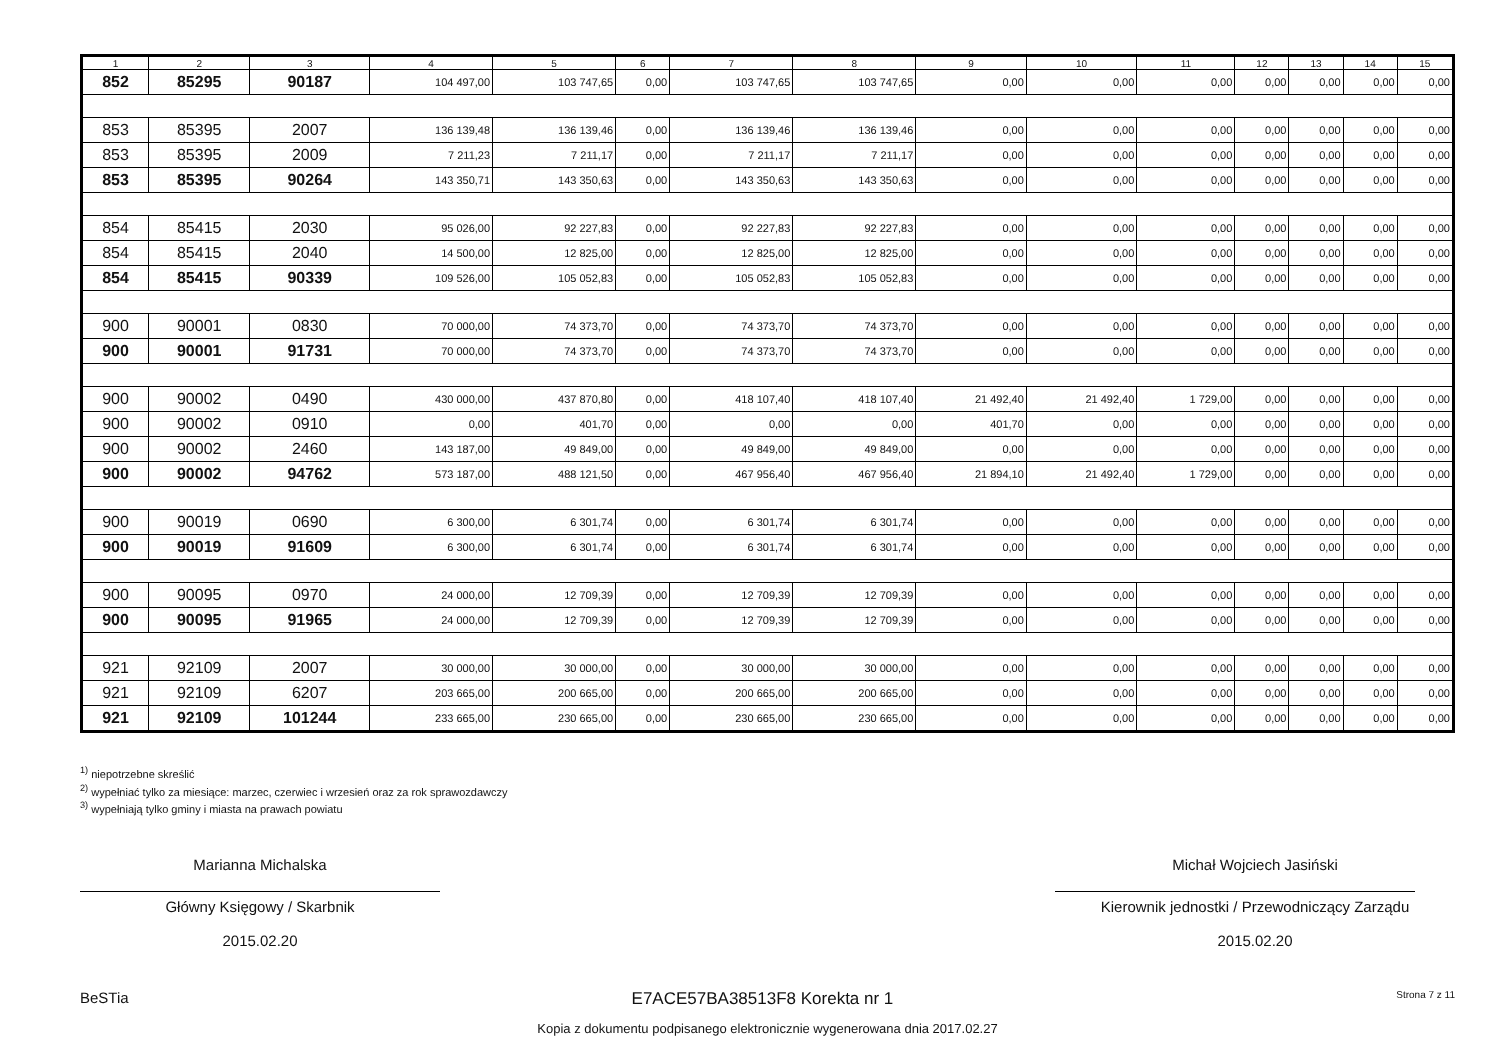| 1 | 2 | 3 | 4 | 5 | 6 | 7 | 8 | 9 | 10 | 11 | 12 | 13 | 14 | 15 |
| --- | --- | --- | --- | --- | --- | --- | --- | --- | --- | --- | --- | --- | --- | --- |
| 852 | 85295 | 90187 | 104 497,00 | 103 747,65 | 0,00 | 103 747,65 | 103 747,65 | 0,00 | 0,00 | 0,00 | 0,00 | 0,00 | 0,00 | 0,00 |
| 853 | 85395 | 2007 | 136 139,48 | 136 139,46 | 0,00 | 136 139,46 | 136 139,46 | 0,00 | 0,00 | 0,00 | 0,00 | 0,00 | 0,00 | 0,00 |
| 853 | 85395 | 2009 | 7 211,23 | 7 211,17 | 0,00 | 7 211,17 | 7 211,17 | 0,00 | 0,00 | 0,00 | 0,00 | 0,00 | 0,00 | 0,00 |
| 853 | 85395 | 90264 | 143 350,71 | 143 350,63 | 0,00 | 143 350,63 | 143 350,63 | 0,00 | 0,00 | 0,00 | 0,00 | 0,00 | 0,00 | 0,00 |
| 854 | 85415 | 2030 | 95 026,00 | 92 227,83 | 0,00 | 92 227,83 | 92 227,83 | 0,00 | 0,00 | 0,00 | 0,00 | 0,00 | 0,00 | 0,00 |
| 854 | 85415 | 2040 | 14 500,00 | 12 825,00 | 0,00 | 12 825,00 | 12 825,00 | 0,00 | 0,00 | 0,00 | 0,00 | 0,00 | 0,00 | 0,00 |
| 854 | 85415 | 90339 | 109 526,00 | 105 052,83 | 0,00 | 105 052,83 | 105 052,83 | 0,00 | 0,00 | 0,00 | 0,00 | 0,00 | 0,00 | 0,00 |
| 900 | 90001 | 0830 | 70 000,00 | 74 373,70 | 0,00 | 74 373,70 | 74 373,70 | 0,00 | 0,00 | 0,00 | 0,00 | 0,00 | 0,00 | 0,00 |
| 900 | 90001 | 91731 | 70 000,00 | 74 373,70 | 0,00 | 74 373,70 | 74 373,70 | 0,00 | 0,00 | 0,00 | 0,00 | 0,00 | 0,00 | 0,00 |
| 900 | 90002 | 0490 | 430 000,00 | 437 870,80 | 0,00 | 418 107,40 | 418 107,40 | 21 492,40 | 21 492,40 | 1 729,00 | 0,00 | 0,00 | 0,00 | 0,00 |
| 900 | 90002 | 0910 | 0,00 | 401,70 | 0,00 | 0,00 | 0,00 | 401,70 | 0,00 | 0,00 | 0,00 | 0,00 | 0,00 | 0,00 |
| 900 | 90002 | 2460 | 143 187,00 | 49 849,00 | 0,00 | 49 849,00 | 49 849,00 | 0,00 | 0,00 | 0,00 | 0,00 | 0,00 | 0,00 | 0,00 |
| 900 | 90002 | 94762 | 573 187,00 | 488 121,50 | 0,00 | 467 956,40 | 467 956,40 | 21 894,10 | 21 492,40 | 1 729,00 | 0,00 | 0,00 | 0,00 | 0,00 |
| 900 | 90019 | 0690 | 6 300,00 | 6 301,74 | 0,00 | 6 301,74 | 6 301,74 | 0,00 | 0,00 | 0,00 | 0,00 | 0,00 | 0,00 | 0,00 |
| 900 | 90019 | 91609 | 6 300,00 | 6 301,74 | 0,00 | 6 301,74 | 6 301,74 | 0,00 | 0,00 | 0,00 | 0,00 | 0,00 | 0,00 | 0,00 |
| 900 | 90095 | 0970 | 24 000,00 | 12 709,39 | 0,00 | 12 709,39 | 12 709,39 | 0,00 | 0,00 | 0,00 | 0,00 | 0,00 | 0,00 | 0,00 |
| 900 | 90095 | 91965 | 24 000,00 | 12 709,39 | 0,00 | 12 709,39 | 12 709,39 | 0,00 | 0,00 | 0,00 | 0,00 | 0,00 | 0,00 | 0,00 |
| 921 | 92109 | 2007 | 30 000,00 | 30 000,00 | 0,00 | 30 000,00 | 30 000,00 | 0,00 | 0,00 | 0,00 | 0,00 | 0,00 | 0,00 | 0,00 |
| 921 | 92109 | 6207 | 203 665,00 | 200 665,00 | 0,00 | 200 665,00 | 200 665,00 | 0,00 | 0,00 | 0,00 | 0,00 | 0,00 | 0,00 | 0,00 |
| 921 | 92109 | 101244 | 233 665,00 | 230 665,00 | 0,00 | 230 665,00 | 230 665,00 | 0,00 | 0,00 | 0,00 | 0,00 | 0,00 | 0,00 | 0,00 |
<sup>1)</sup> niepotrzebne skreślić
<sup>2)</sup> wypełniać tylko za miesiące: marzec, czerwiec i wrzesień oraz za rok sprawozdawczy
<sup>3)</sup> wypełniają tylko gminy i miasta na prawach powiatu
Marianna Michalska
Główny Księgowy / Skarbnik
2015.02.20
Michał Wojciech Jasiński
Kierownik jednostki / Przewodniczący Zarządu
2015.02.20
BeSTia E7ACE57BA38513F8 Korekta nr 1 Strona 7 z 11
Kopia z dokumentu podpisanego elektronicznie wygenerowana dnia 2017.02.27